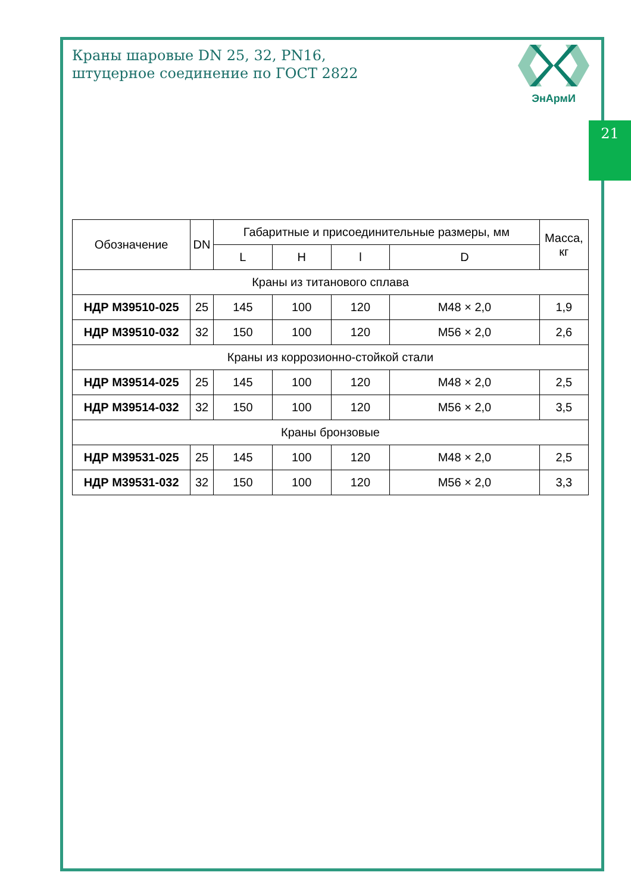21
ЭнАрмИ
Краны шаровые DN 25, 32, PN16,
штуцерное соединение по ГОСТ 2822
| Обозначение | DN | Габаритные и присоединительные размеры, мм | | | | Масса, кг |
| --- | --- | --- | --- | --- | --- | --- |
| | | L | H | l | D | |
| Краны из титанового сплава | | | | | | |
| НДР М39510-025 | 25 | 145 | 100 | 120 | М48 × 2,0 | 1,9 |
| НДР М39510-032 | 32 | 150 | 100 | 120 | М56 × 2,0 | 2,6 |
| Краны из коррозионно-стойкой стали | | | | | | |
| НДР М39514-025 | 25 | 145 | 100 | 120 | М48 × 2,0 | 2,5 |
| НДР М39514-032 | 32 | 150 | 100 | 120 | М56 × 2,0 | 3,5 |
| Краны бронзовые | | | | | | |
| НДР М39531-025 | 25 | 145 | 100 | 120 | М48 × 2,0 | 2,5 |
| НДР М39531-032 | 32 | 150 | 100 | 120 | М56 × 2,0 | 3,3 |